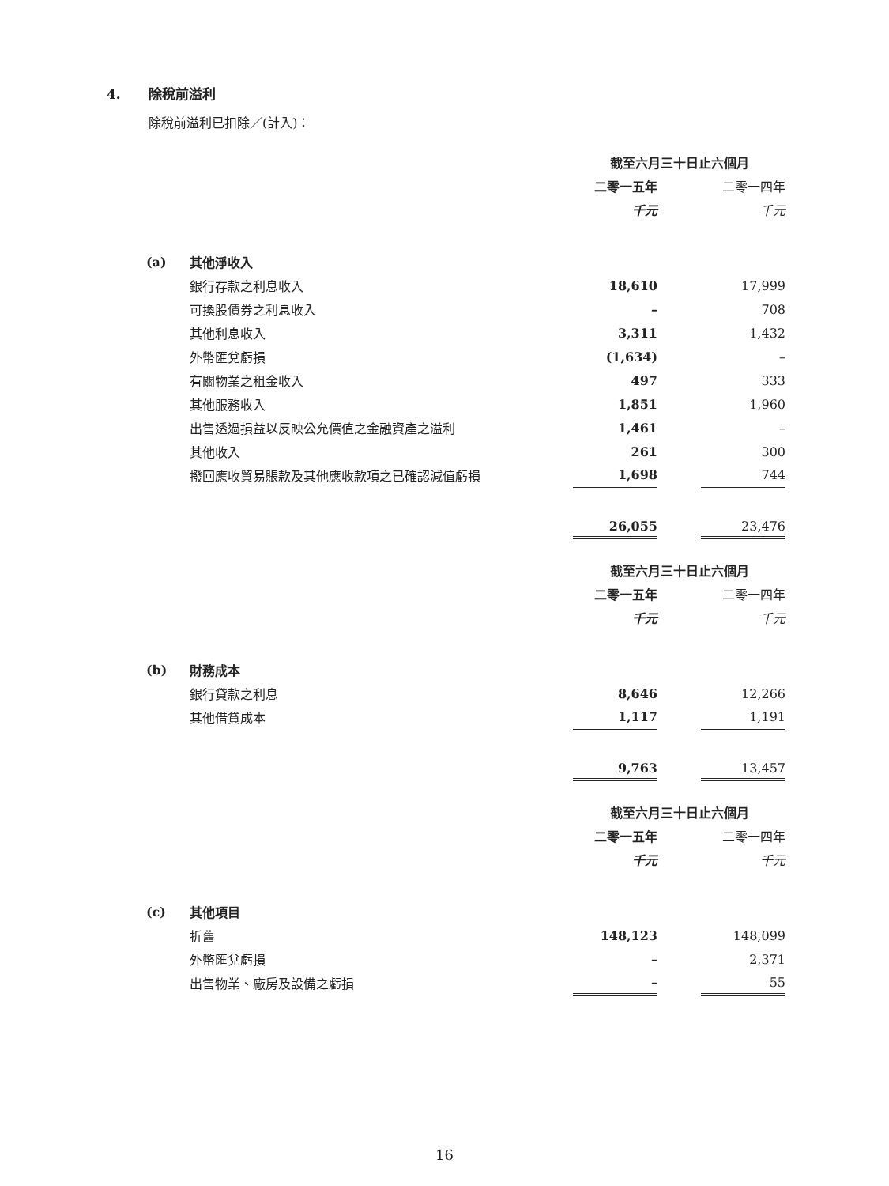4. 除稅前溢利
除稅前溢利已扣除／(計入)：
| | | 截至六月三十日止六個月 | | |
| | | 二零一五年 | | 二零一四年 |
| | | 千元 | | 千元 |
| (a) | 其他淨收入 | | | |
| | 銀行存款之利息收入 | 18,610 | | 17,999 |
| | 可換股債券之利息收入 | – | | 708 |
| | 其他利息收入 | 3,311 | | 1,432 |
| | 外幣匯兌虧損 | (1,634) | | – |
| | 有關物業之租金收入 | 497 | | 333 |
| | 其他服務收入 | 1,851 | | 1,960 |
| | 出售透過損益以反映公允價值之金融資產之溢利 | 1,461 | | – |
| | 其他收入 | 261 | | 300 |
| | 撥回應收貿易賬款及其他應收款項之已確認減值虧損 | 1,698 | | 744 |
| | | 26,055 | | 23,476 |
| | | 截至六月三十日止六個月 | | |
| | | 二零一五年 | | 二零一四年 |
| | | 千元 | | 千元 |
| (b) | 財務成本 | | | |
| | 銀行貸款之利息 | 8,646 | | 12,266 |
| | 其他借貸成本 | 1,117 | | 1,191 |
| | | 9,763 | | 13,457 |
| | | 截至六月三十日止六個月 | | |
| | | 二零一五年 | | 二零一四年 |
| | | 千元 | | 千元 |
| (c) | 其他項目 | | | |
| | 折舊 | 148,123 | | 148,099 |
| | 外幣匯兌虧損 | – | | 2,371 |
| | 出售物業、廠房及設備之虧損 | – | | 55 |
16